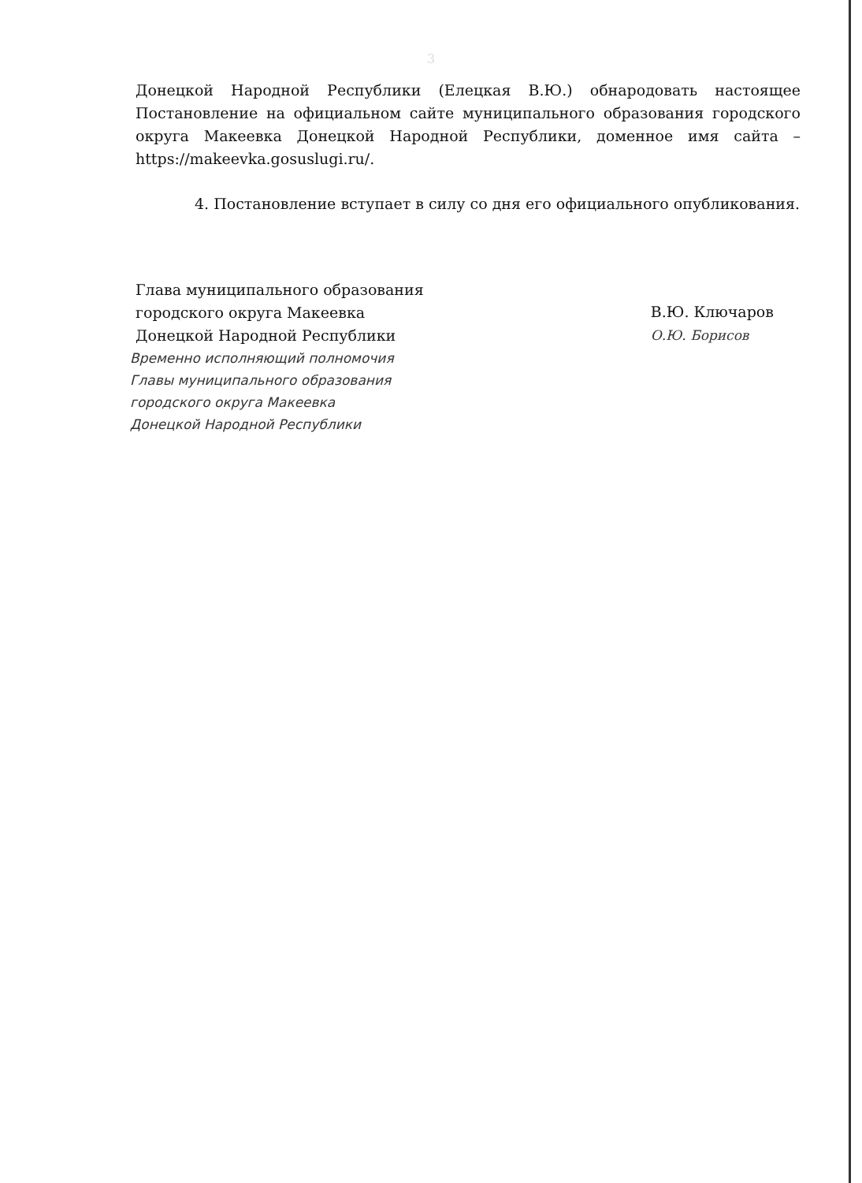3
Донецкой Народной Республики (Елецкая В.Ю.) обнародовать настоящее Постановление на официальном сайте муниципального образования городского округа Макеевка Донецкой Народной Республики, доменное имя сайта – https://makeevka.gosuslugi.ru/.
4. Постановление вступает в силу со дня его официального опубликования.
Глава муниципального образования
городского округа Макеевка
Донецкой Народной Республики
В.Ю. Ключаров
О.Ю. Борисов
Временно исполняющий полномочия
Главы муниципального образования
городского округа Макеевка
Донецкой Народной Республики